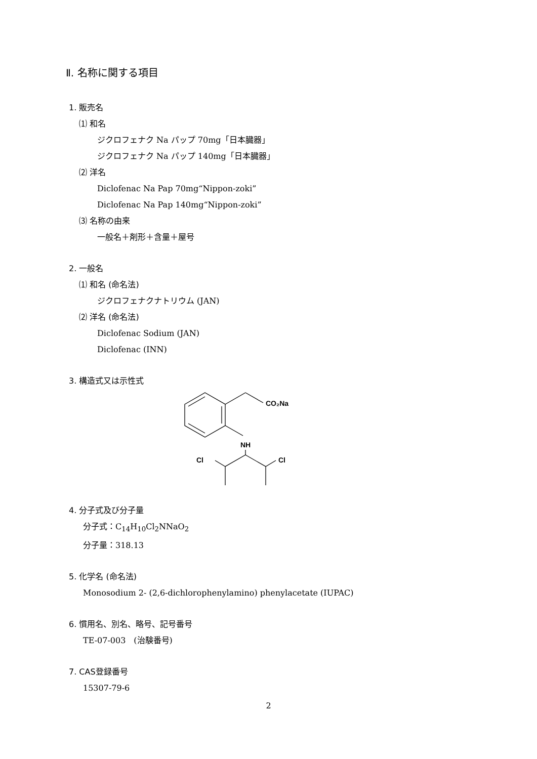Ⅱ. 名称に関する項目
1. 販売名
⑴ 和名
ジクロフェナク Na パップ 70mg「日本臓器」
ジクロフェナク Na パップ 140mg「日本臓器」
⑵ 洋名
Diclofenac Na Pap 70mg“Nippon-zoki”
Diclofenac Na Pap 140mg“Nippon-zoki”
⑶ 名称の由来
一般名＋剤形＋含量＋屋号
2. 一般名
⑴ 和名 (命名法)
ジクロフェナクナトリウム (JAN)
⑵ 洋名 (命名法)
Diclofenac Sodium (JAN)
Diclofenac (INN)
3. 構造式又は示性式
CO₂Na
NH
Cl
Cl
4. 分子式及び分子量
分子式：C<sub>14</sub>H<sub>10</sub>Cl<sub>2</sub>NNaO<sub>2</sub>
分子量：318.13
5. 化学名 (命名法)
Monosodium 2- (2,6-dichlorophenylamino) phenylacetate (IUPAC)
6. 慣用名、別名、略号、記号番号
TE-07-003　(治験番号)
7. CAS登録番号
15307-79-6
2